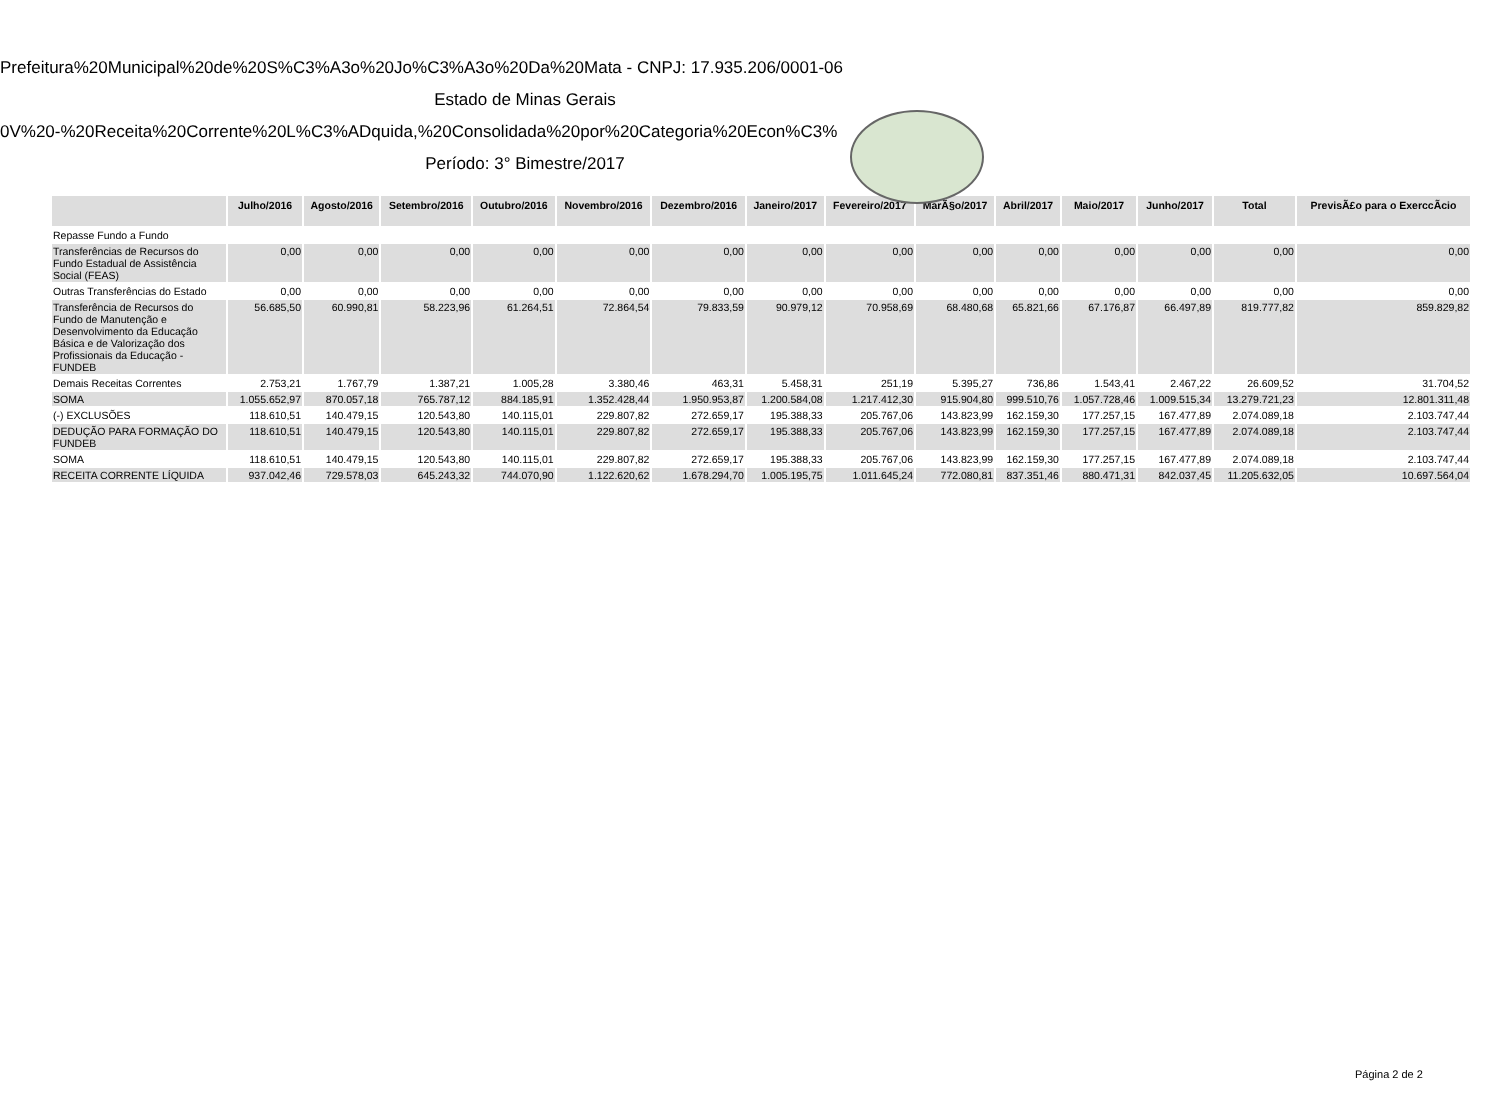Prefeitura%20Municipal%20de%20S%C3%A3o%20Jo%C3%A3o%20Da%20Mata - CNPJ: 17.935.206/0001-06
Estado de Minas Gerais
0V%20-%20Receita%20Corrente%20L%C3%ADquida,%20Consolidada%20por%20Categoria%20Econ%C3%
Período: 3° Bimestre/2017
| | Julho/2016 | Agosto/2016 | Setembro/2016 | Outubro/2016 | Novembro/2016 | Dezembro/2016 | Janeiro/2017 | Fevereiro/2017 | MarÃ§o/2017 | Abril/2017 | Maio/2017 | Junho/2017 | Total | PrevisÃ£o para o ExerccÃcio |
| --- | --- | --- | --- | --- | --- | --- | --- | --- | --- | --- | --- | --- | --- | --- |
| Repasse Fundo a Fundo | | | | | | | | | | | | | | |
| Transferências de Recursos do Fundo Estadual de Assistência Social (FEAS) | 0,00 | 0,00 | 0,00 | 0,00 | 0,00 | 0,00 | 0,00 | 0,00 | 0,00 | 0,00 | 0,00 | 0,00 | 0,00 | 0,00 |
| Outras Transferências do Estado | 0,00 | 0,00 | 0,00 | 0,00 | 0,00 | 0,00 | 0,00 | 0,00 | 0,00 | 0,00 | 0,00 | 0,00 | 0,00 | 0,00 |
| Transferência de Recursos do Fundo de Manutenção e Desenvolvimento da Educação Básica e de Valorização dos Profissionais da Educação - FUNDEB | 56.685,50 | 60.990,81 | 58.223,96 | 61.264,51 | 72.864,54 | 79.833,59 | 90.979,12 | 70.958,69 | 68.480,68 | 65.821,66 | 67.176,87 | 66.497,89 | 819.777,82 | 859.829,82 |
| Demais Receitas Correntes | 2.753,21 | 1.767,79 | 1.387,21 | 1.005,28 | 3.380,46 | 463,31 | 5.458,31 | 251,19 | 5.395,27 | 736,86 | 1.543,41 | 2.467,22 | 26.609,52 | 31.704,52 |
| SOMA | 1.055.652,97 | 870.057,18 | 765.787,12 | 884.185,91 | 1.352.428,44 | 1.950.953,87 | 1.200.584,08 | 1.217.412,30 | 915.904,80 | 999.510,76 | 1.057.728,46 | 1.009.515,34 | 13.279.721,23 | 12.801.311,48 |
| (-) EXCLUSÕES | 118.610,51 | 140.479,15 | 120.543,80 | 140.115,01 | 229.807,82 | 272.659,17 | 195.388,33 | 205.767,06 | 143.823,99 | 162.159,30 | 177.257,15 | 167.477,89 | 2.074.089,18 | 2.103.747,44 |
| DEDUÇÃO PARA FORMAÇÃO DO FUNDEB | 118.610,51 | 140.479,15 | 120.543,80 | 140.115,01 | 229.807,82 | 272.659,17 | 195.388,33 | 205.767,06 | 143.823,99 | 162.159,30 | 177.257,15 | 167.477,89 | 2.074.089,18 | 2.103.747,44 |
| SOMA | 118.610,51 | 140.479,15 | 120.543,80 | 140.115,01 | 229.807,82 | 272.659,17 | 195.388,33 | 205.767,06 | 143.823,99 | 162.159,30 | 177.257,15 | 167.477,89 | 2.074.089,18 | 2.103.747,44 |
| RECEITA CORRENTE LÍQUIDA | 937.042,46 | 729.578,03 | 645.243,32 | 744.070,90 | 1.122.620,62 | 1.678.294,70 | 1.005.195,75 | 1.011.645,24 | 772.080,81 | 837.351,46 | 880.471,31 | 842.037,45 | 11.205.632,05 | 10.697.564,04 |
Página 2 de 2